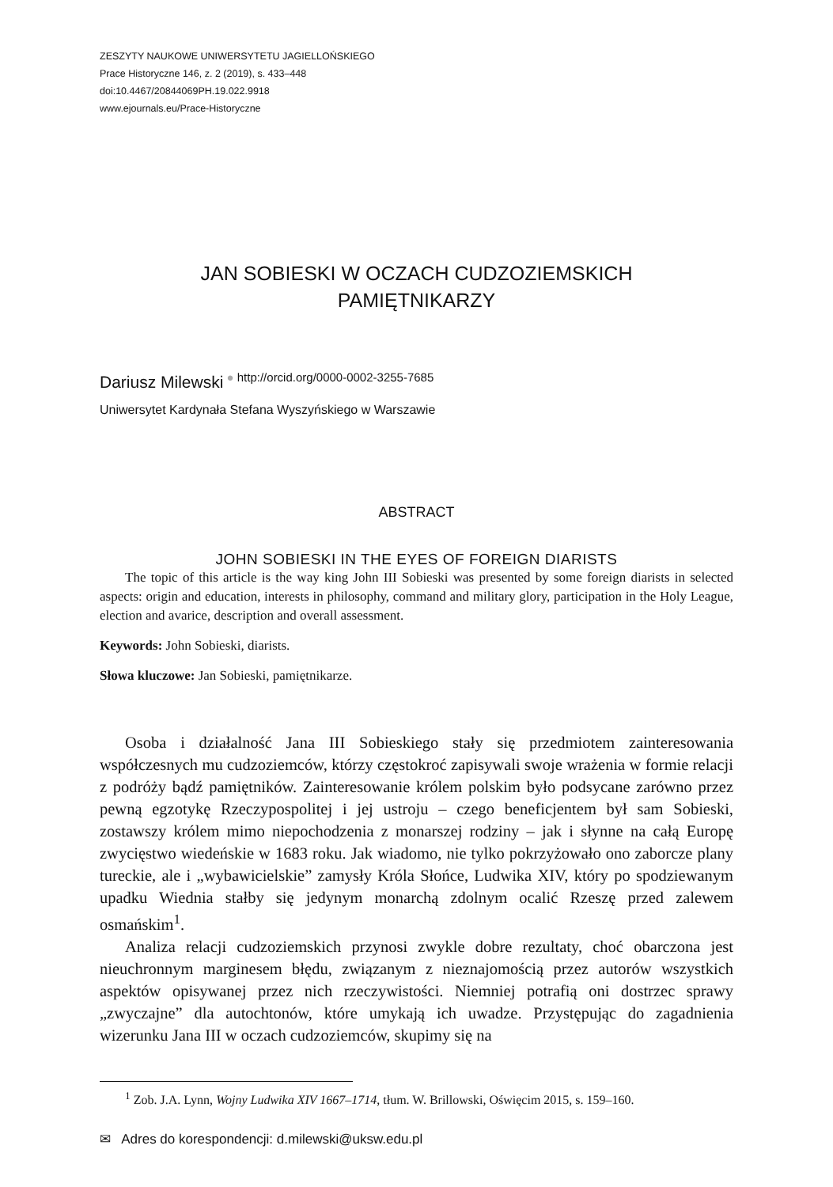ZESZYTY NAUKOWE UNIWERSYTETU JAGIELLOŃSKIEGO
Prace Historyczne 146, z. 2 (2019), s. 433–448
doi:10.4467/20844069PH.19.022.9918
www.ejournals.eu/Prace-Historyczne
JAN SOBIESKI W OCZACH CUDZOZIEMSKICH
PAMIĘTNIKARZY
Dariusz Milewski<sup>● http://orcid.org/0000-0002-3255-7685</sup>
Uniwersytet Kardynała Stefana Wyszyńskiego w Warszawie
ABSTRACT
JOHN SOBIESKI IN THE EYES OF FOREIGN DIARISTS
The topic of this article is the way king John III Sobieski was presented by some foreign diarists in selected aspects: origin and education, interests in philosophy, command and military glory, participation in the Holy League, election and avarice, description and overall assessment.
Keywords: John Sobieski, diarists.
Słowa kluczowe: Jan Sobieski, pamiętnikarze.
Osoba i działalność Jana III Sobieskiego stały się przedmiotem zainteresowania współczesnych mu cudzoziemców, którzy częstokroć zapisywali swoje wrażenia w formie relacji z podróży bądź pamiętników. Zainteresowanie królem polskim było podsycane zarówno przez pewną egzotykę Rzeczypospolitej i jej ustroju – czego beneficjentem był sam Sobieski, zostawszy królem mimo niepochodzenia z monarszej rodziny – jak i słynne na całą Europę zwycięstwo wiedeńskie w 1683 roku. Jak wiadomo, nie tylko pokrzyżowało ono zaborcze plany tureckie, ale i „wybawicielskie” zamysły Króla Słońce, Ludwika XIV, który po spodziewanym upadku Wiednia stałby się jedynym monarchą zdolnym ocalić Rzeszę przed zalewem osmańskim<sup>1</sup>.
Analiza relacji cudzoziemskich przynosi zwykle dobre rezultaty, choć obarczona jest nieuchronnym marginesem błędu, związanym z nieznajomością przez autorów wszystkich aspektów opisywanej przez nich rzeczywistości. Niemniej potrafią oni dostrzec sprawy „zwyczajne” dla autochtonów, które umykają ich uwadze. Przystępując do zagadnienia wizerunku Jana III w oczach cudzoziemców, skupimy się na
<sup>1</sup> Zob. J.A. Lynn, Wojny Ludwika XIV 1667–1714, tłum. W. Brillowski, Oświęcim 2015, s. 159–160.
✉ Adres do korespondencji: d.milewski@uksw.edu.pl